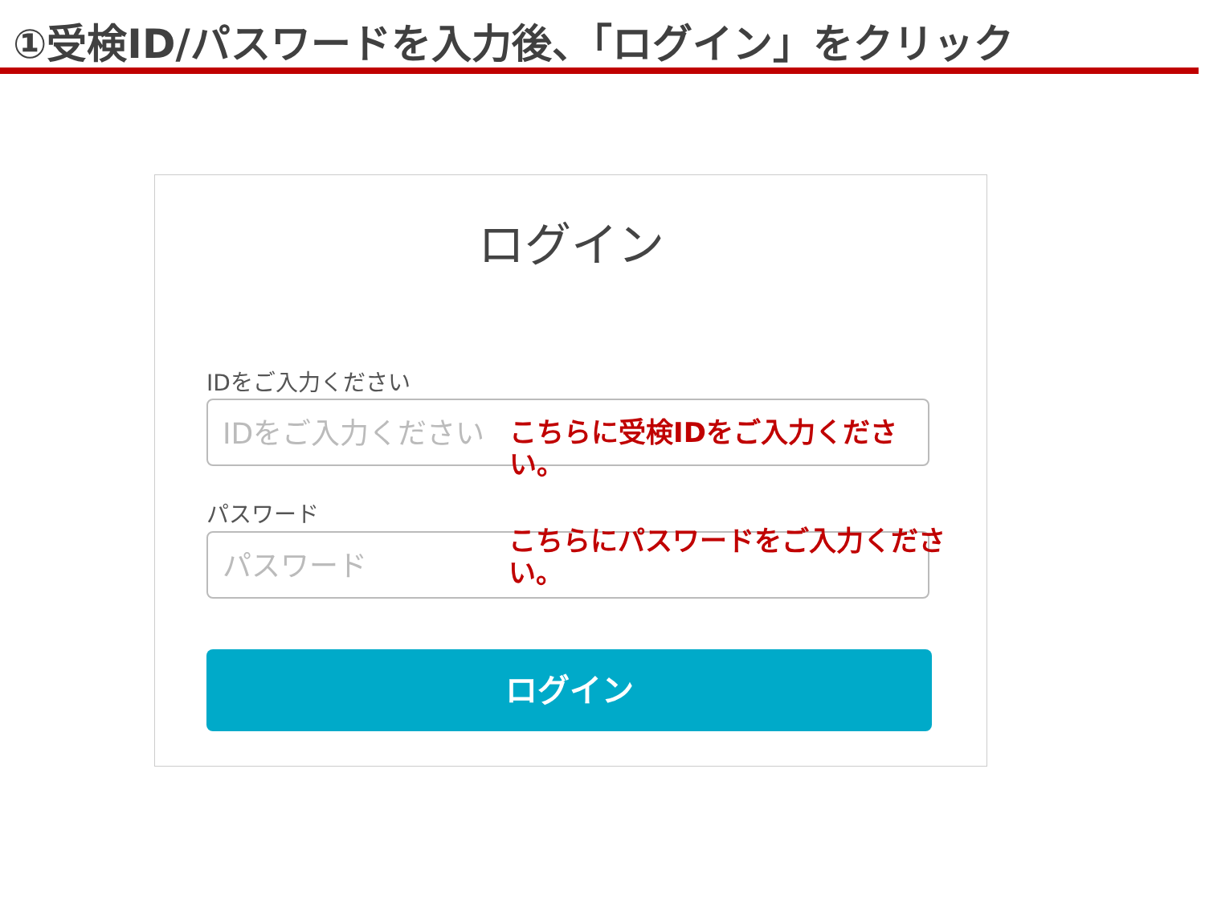①受検ID/パスワードを入力後、「ログイン」をクリック
ログイン
IDをご入力ください
IDをご入力ください こちらに受検IDをご入力ください。
パスワード
パスワード こちらにパスワードをご入力ください。
ログイン